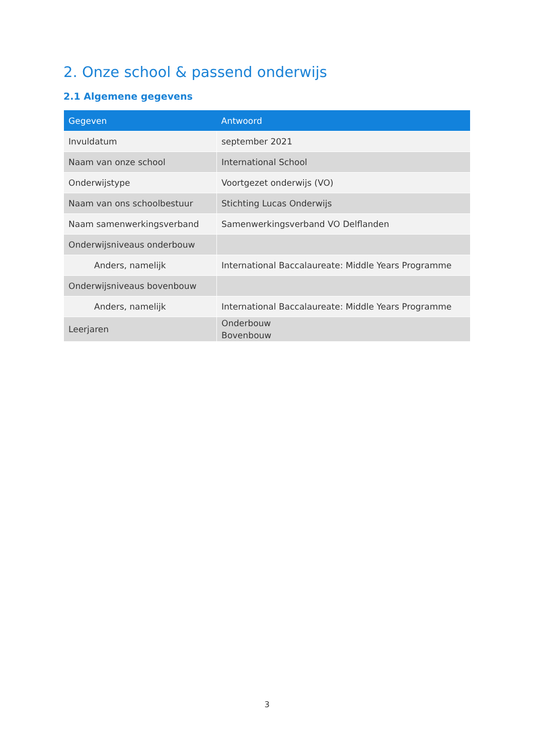2. Onze school & passend onderwijs
2.1 Algemene gegevens
| Gegeven | Antwoord |
| --- | --- |
| Invuldatum | september 2021 |
| Naam van onze school | International School |
| Onderwijstype | Voortgezet onderwijs (VO) |
| Naam van ons schoolbestuur | Stichting Lucas Onderwijs |
| Naam samenwerkingsverband | Samenwerkingsverband VO Delflanden |
| Onderwijsniveaus onderbouw | |
| Anders, namelijk | International Baccalaureate: Middle Years Programme |
| Onderwijsniveaus bovenbouw | |
| Anders, namelijk | International Baccalaureate: Middle Years Programme |
| Leerjaren | Onderbouw Bovenbouw |
3